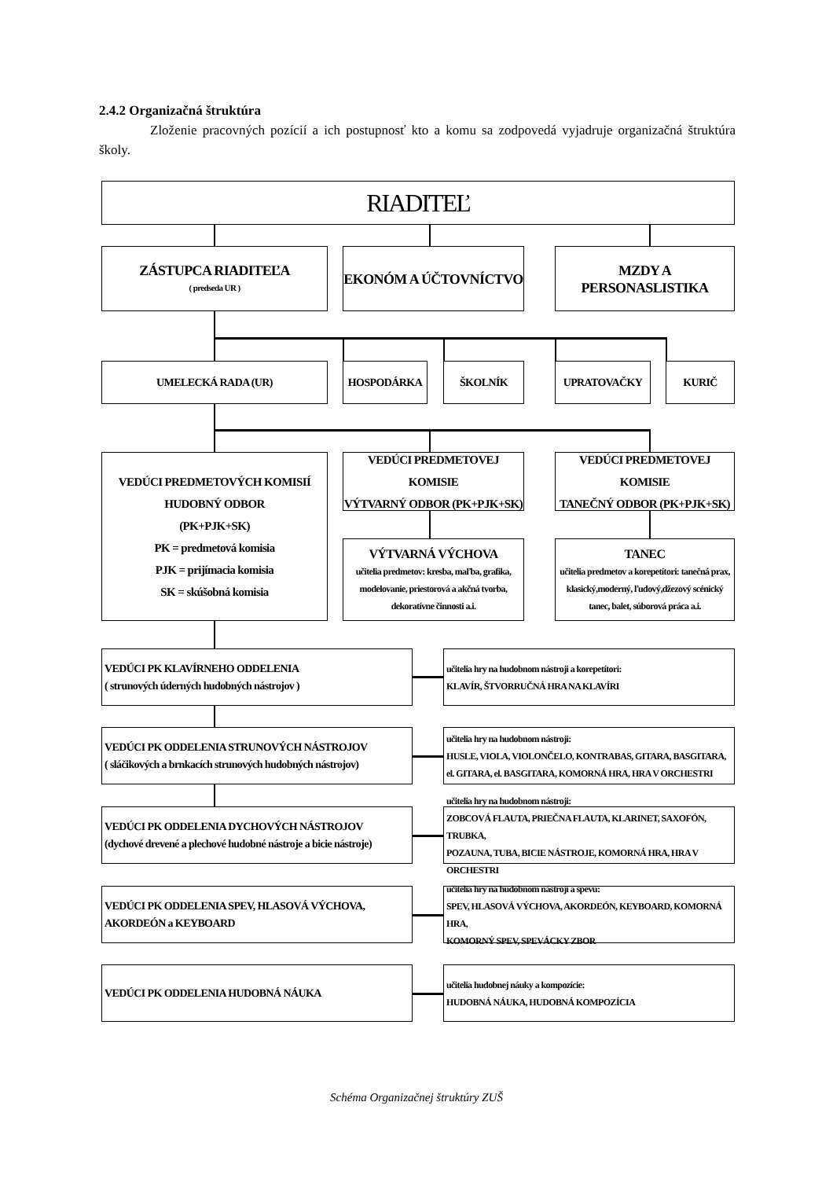2.4.2 Organizačná štruktúra
Zloženie pracovných pozícií a ich postupnosť kto a komu sa zodpovedá vyjadruje organizačná štruktúra školy.
RIADITEĽ
ZÁSTUPCA RIADITEĽA
( predseda UR )
EKONÓM A ÚČTOVNÍCTVO
MZDY A PERSONASLISTIKA
UMELECKÁ RADA (UR) HOSPODÁRKA ŠKOLNÍK UPRATOVAČKY KURIČ
VEDÚCI PREDMETOVÝCH KOMISIÍ
HUDOBNÝ ODBOR
(PK+PJK+SK)
PK = predmetová komisia
PJK = prijímacia komisia
SK = skúšobná komisia
VEDÚCI PREDMETOVEJ KOMISIE
VÝTVARNÝ ODBOR (PK+PJK+SK)
VEDÚCI PREDMETOVEJ KOMISIE
TANEČNÝ ODBOR (PK+PJK+SK)
VÝTVARNÁ VÝCHOVA
učitelia predmetov: kresba, maľba, grafika, modelovanie, priestorová a akčná tvorba, dekoratívne činnosti a.i.
TANEC
učitelia predmetov a korepetítori: tanečná prax, klasický,moderný, ľudový,džezový scénický tanec, balet, súborová práca a.i.
VEDÚCI PK KLAVÍRNEHO ODDELENIA
( strunových úderných hudobných nástrojov )
učitelia hry na hudobnom nástroji a korepetítori:
KLAVÍR, ŠTVORRUČNÁ HRA NA KLAVÍRI
VEDÚCI PK ODDELENIA STRUNOVÝCH NÁSTROJOV
( sláčikových a brnkacích strunových hudobných nástrojov)
učitelia hry na hudobnom nástroji:
HUSLE, VIOLA, VIOLONČELO, KONTRABAS, GITARA, BASGITARA,
el. GITARA, el. BASGITARA, KOMORNÁ HRA, HRA V ORCHESTRI
VEDÚCI PK ODDELENIA DYCHOVÝCH NÁSTROJOV
(dychové drevené a plechové hudobné nástroje a bicie nástroje)
učitelia hry na hudobnom nástroji:
ZOBCOVÁ FLAUTA, PRIEČNA FLAUTA, KLARINET, SAXOFÓN, TRUBKA,
POZAUNA, TUBA, BICIE NÁSTROJE, KOMORNÁ HRA, HRA V ORCHESTRI
VEDÚCI PK ODDELENIA SPEV, HLASOVÁ VÝCHOVA,
AKORDEÓN a KEYBOARD
učitelia hry na hudobnom nástroji a spevu:
SPEV, HLASOVÁ VÝCHOVA, AKORDEÓN, KEYBOARD, KOMORNÁ HRA,
KOMORNÝ SPEV, SPEVÁCKY ZBOR
VEDÚCI PK ODDELENIA HUDOBNÁ NÁUKA
učitelia hudobnej náuky a kompozície:
HUDOBNÁ NÁUKA, HUDOBNÁ KOMPOZÍCIA
Schéma Organizačnej štruktúry ZUŠ